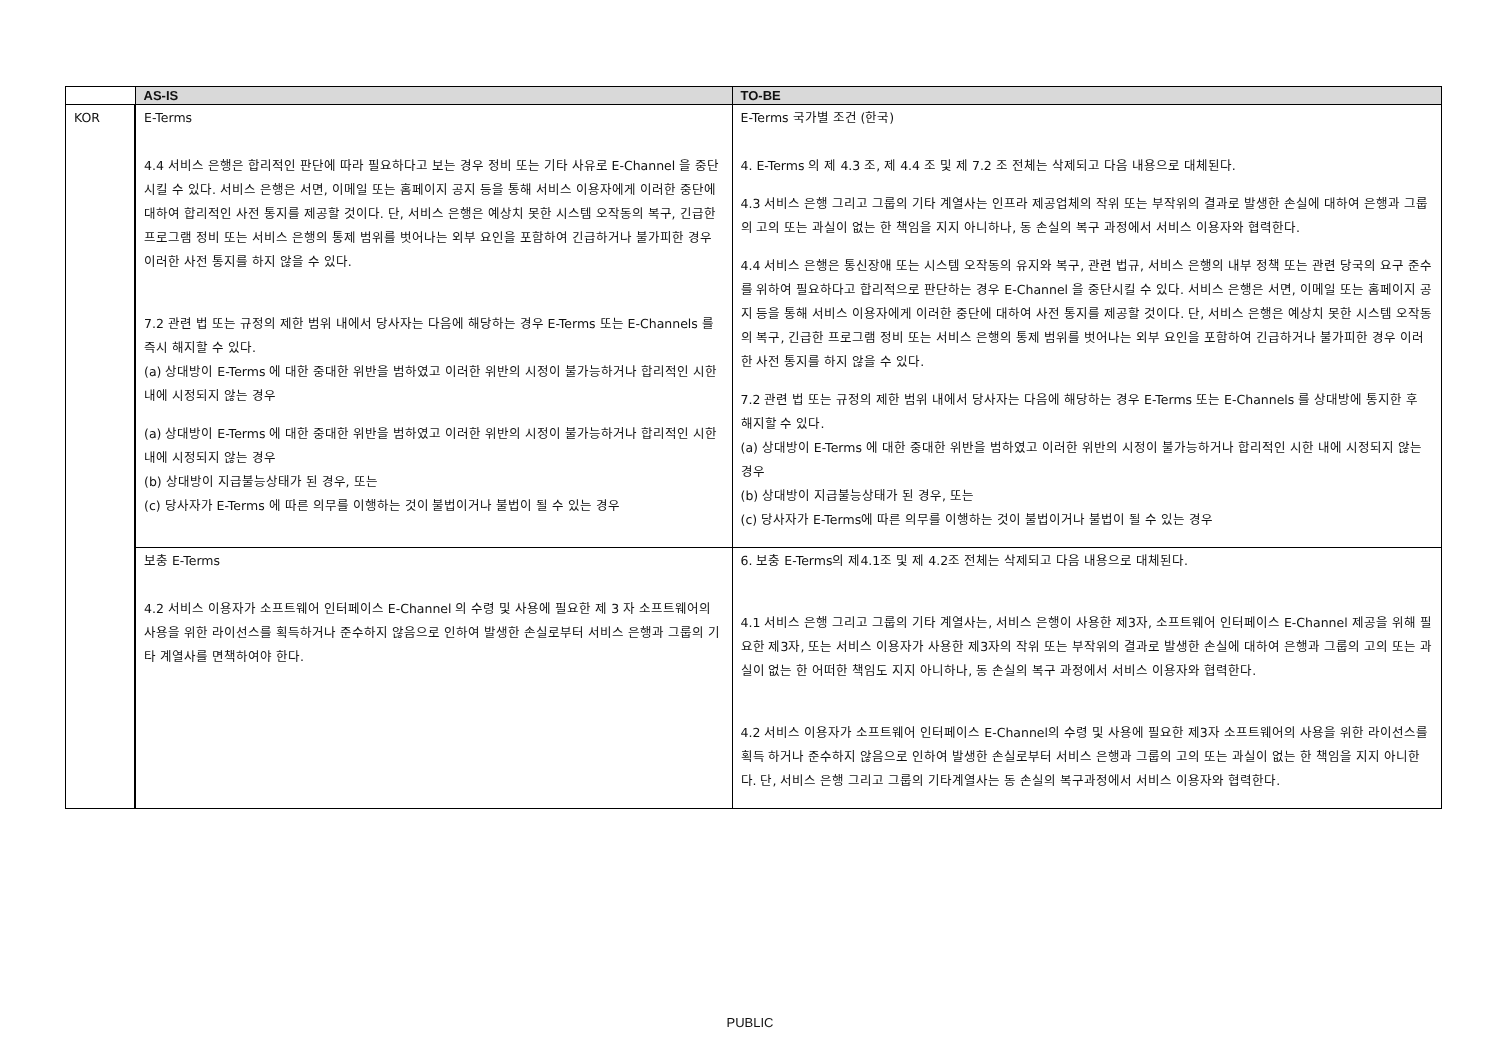| | AS-IS | TO-BE |
| --- | --- | --- |
| KOR | E-Terms 4.4 서비스 은행은 합리적인 판단에 따라 필요하다고 보는 경우 정비 또는 기타 사유로 E-Channel 을 중단시킬 수 있다. 서비스 은행은 서면, 이메일 또는 홈페이지 공지 등을 통해 서비스 이용자에게 이러한 중단에 대하여 합리적인 사전 통지를 제공할 것이다. 단, 서비스 은행은 예상치 못한 시스템 오작동의 복구, 긴급한 프로그램 정비 또는 서비스 은행의 통제 범위를 벗어나는 외부 요인을 포함하여 긴급하거나 불가피한 경우 이러한 사전 통지를 하지 않을 수 있다. 7.2 관련 법 또는 규정의 제한 범위 내에서 당사자는 다음에 해당하는 경우 E-Terms 또는 E-Channels 를 즉시 해지할 수 있다. (a) 상대방이 E-Terms 에 대한 중대한 위반을 범하였고 이러한 위반의 시정이 불가능하거나 합리적인 시한 내에 시정되지 않는 경우 (a) 상대방이 E-Terms 에 대한 중대한 위반을 범하였고 이러한 위반의 시정이 불가능하거나 합리적인 시한 내에 시정되지 않는 경우 (b) 상대방이 지급불능상태가 된 경우, 또는 (c) 당사자가 E-Terms 에 따른 의무를 이행하는 것이 불법이거나 불법이 될 수 있는 경우 | E-Terms 국가별 조건 (한국) 4. E-Terms 의 제 4.3 조, 제 4.4 조 및 제 7.2 조 전체는 삭제되고 다음 내용으로 대체된다. 4.3 서비스 은행 그리고 그룹의 기타 계열사는 인프라 제공업체의 작위 또는 부작위의 결과로 발생한 손실에 대하여 은행과 그룹의 고의 또는 과실이 없는 한 책임을 지지 아니하나, 동 손실의 복구 과정에서 서비스 이용자와 협력한다. 4.4 서비스 은행은 통신장애 또는 시스템 오작동의 유지와 복구, 관련 법규, 서비스 은행의 내부 정책 또는 관련 당국의 요구 준수를 위하여 필요하다고 합리적으로 판단하는 경우 E-Channel 을 중단시킬 수 있다. 서비스 은행은 서면, 이메일 또는 홈페이지 공지 등을 통해 서비스 이용자에게 이러한 중단에 대하여 사전 통지를 제공할 것이다. 단, 서비스 은행은 예상치 못한 시스템 오작동의 복구, 긴급한 프로그램 정비 또는 서비스 은행의 통제 범위를 벗어나는 외부 요인을 포함하여 긴급하거나 불가피한 경우 이러한 사전 통지를 하지 않을 수 있다. 7.2 관련 법 또는 규정의 제한 범위 내에서 당사자는 다음에 해당하는 경우 E-Terms 또는 E-Channels 를 상대방에 통지한 후 해지할 수 있다. (a) 상대방이 E-Terms 에 대한 중대한 위반을 범하였고 이러한 위반의 시정이 불가능하거나 합리적인 시한 내에 시정되지 않는 경우 (b) 상대방이 지급불능상태가 된 경우, 또는 (c) 당사자가 E-Terms에 따른 의무를 이행하는 것이 불법이거나 불법이 될 수 있는 경우 |
| | 보충 E-Terms 4.2 서비스 이용자가 소프트웨어 인터페이스 E-Channel 의 수령 및 사용에 필요한 제 3 자 소프트웨어의 사용을 위한 라이선스를 획득하거나 준수하지 않음으로 인하여 발생한 손실로부터 서비스 은행과 그룹의 기타 계열사를 면책하여야 한다. | 6. 보충 E-Terms의 제4.1조 및 제 4.2조 전체는 삭제되고 다음 내용으로 대체된다. 4.1 서비스 은행 그리고 그룹의 기타 계열사는, 서비스 은행이 사용한 제3자, 소프트웨어 인터페이스 E-Channel 제공을 위해 필요한 제3자, 또는 서비스 이용자가 사용한 제3자의 작위 또는 부작위의 결과로 발생한 손실에 대하여 은행과 그룹의 고의 또는 과실이 없는 한 어떠한 책임도 지지 아니하나, 동 손실의 복구 과정에서 서비스 이용자와 협력한다. 4.2 서비스 이용자가 소프트웨어 인터페이스 E-Channel의 수령 및 사용에 필요한 제3자 소프트웨어의 사용을 위한 라이선스를 획득 하거나 준수하지 않음으로 인하여 발생한 손실로부터 서비스 은행과 그룹의 고의 또는 과실이 없는 한 책임을 지지 아니한다. 단, 서비스 은행 그리고 그룹의 기타계열사는 동 손실의 복구과정에서 서비스 이용자와 협력한다. |
PUBLIC